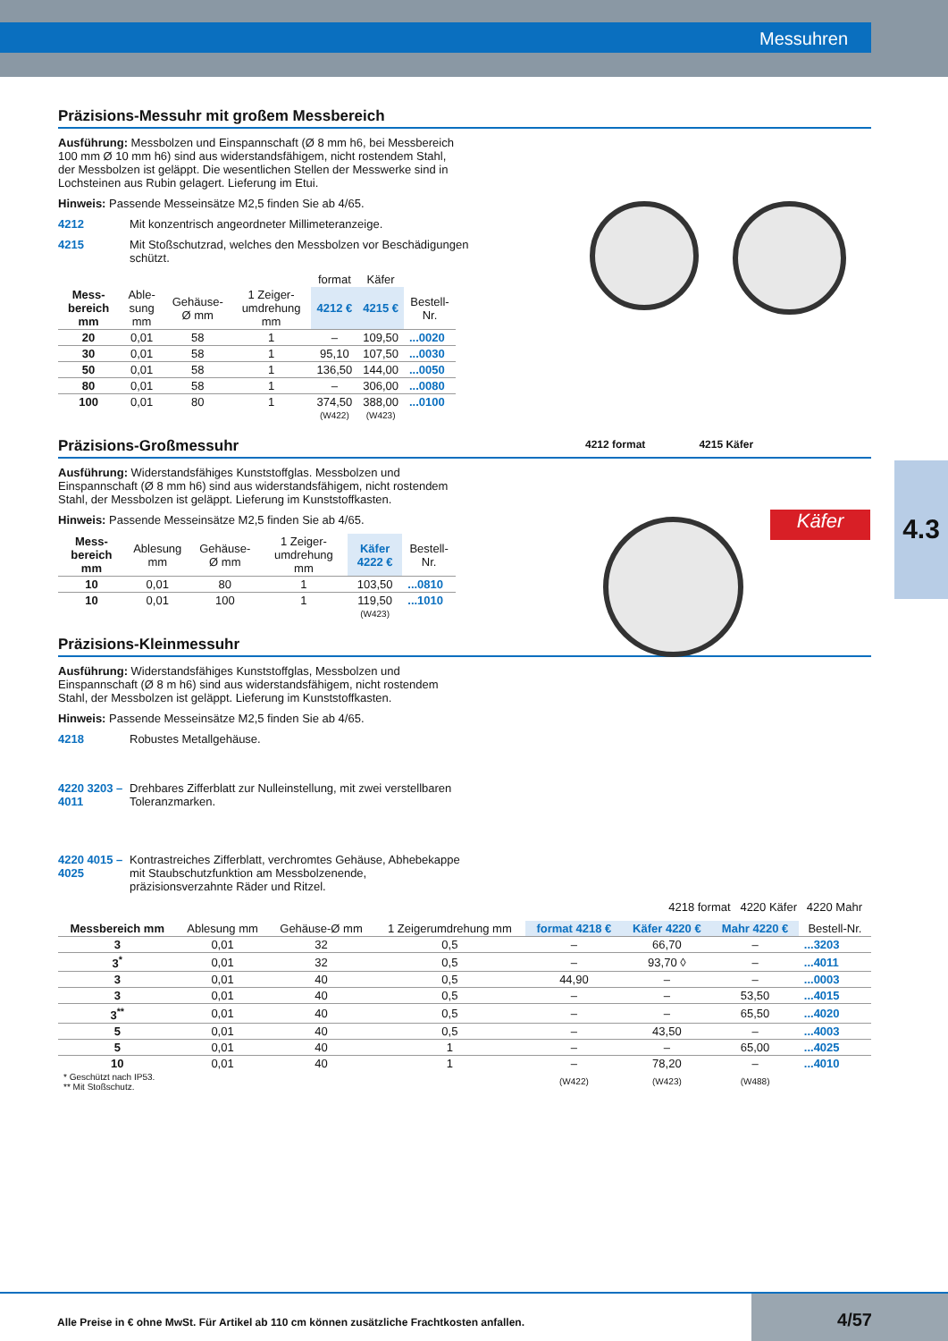Messuhren
4.3
Präzisions-Messuhr mit großem Messbereich
Ausführung: Messbolzen und Einspannschaft (Ø 8 mm h6, bei Messbereich 100 mm Ø 10 mm h6) sind aus widerstandsfähigem, nicht rostendem Stahl, der Messbolzen ist geläppt. Die wesentlichen Stellen der Messwerke sind in Lochsteinen aus Rubin gelagert. Lieferung im Etui.
Hinweis: Passende Messeinsätze M2,5 finden Sie ab 4/65.
4212 Mit konzentrisch angeordneter Millimeteranzeige.
4215 Mit Stoßschutzrad, welches den Messbolzen vor Beschädigungen schützt.
| | | | | format | Käfer | |
| --- | --- | --- | --- | --- | --- | --- |
| Mess-bereich mm | Able-sung mm | Gehäuse-Ø mm | 1 Zeiger-umdrehung mm | 4212 € | 4215 € | Bestell-Nr. |
| 20 | 0,01 | 58 | 1 | – | 109,50 | ...0020 |
| 30 | 0,01 | 58 | 1 | 95,10 | 107,50 | ...0030 |
| 50 | 0,01 | 58 | 1 | 136,50 | 144,00 | ...0050 |
| 80 | 0,01 | 58 | 1 | – | 306,00 | ...0080 |
| 100 | 0,01 | 80 | 1 | 374,50 | 388,00 | ...0100 |
| | | | | (W422) | (W423) | |
Präzisions-Großmessuhr
Ausführung: Widerstandsfähiges Kunststoffglas. Messbolzen und Einspannschaft (Ø 8 mm h6) sind aus widerstandsfähigem, nicht rostendem Stahl, der Messbolzen ist geläppt. Lieferung im Kunststoffkasten.
Hinweis: Passende Messeinsätze M2,5 finden Sie ab 4/65.
| Mess-bereich mm | Ablesung mm | Gehäuse-Ø mm | 1 Zeiger-umdrehung mm | Käfer 4222 € | Bestell-Nr. |
| --- | --- | --- | --- | --- | --- |
| 10 | 0,01 | 80 | 1 | 103,50 | ...0810 |
| 10 | 0,01 | 100 | 1 | 119,50 | ...1010 |
| | | | | (W423) | |
Präzisions-Kleinmessuhr
Ausführung: Widerstandsfähiges Kunststoffglas, Messbolzen und Einspannschaft (Ø 8 m h6) sind aus widerstandsfähigem, nicht rostendem Stahl, der Messbolzen ist geläppt. Lieferung im Kunststoffkasten.
Hinweis: Passende Messeinsätze M2,5 finden Sie ab 4/65.
4218 Robustes Metallgehäuse.
4220 3203 – 4011 Drehbares Zifferblatt zur Nulleinstellung, mit zwei verstellbaren Toleranzmarken.
4220 4015 – 4025 Kontrastreiches Zifferblatt, verchromtes Gehäuse, Abhebekappe mit Staubschutzfunktion am Messbolzenende, präzisionsverzahnte Räder und Ritzel.
4218 format 4220 Käfer 4220 Mahr
| Messbereich mm | Ablesung mm | Gehäuse-Ø mm | 1 Zeigerumdrehung mm | format 4218 € | Käfer 4220 € | Mahr 4220 € | Bestell-Nr. |
| --- | --- | --- | --- | --- | --- | --- | --- |
| 3 | 0,01 | 32 | 0,5 | – | 66,70 | – | ...3203 |
| 3<sup>*</sup> | 0,01 | 32 | 0,5 | – | 93,70 ◊ | – | ...4011 |
| 3 | 0,01 | 40 | 0,5 | 44,90 | – | – | ...0003 |
| 3 | 0,01 | 40 | 0,5 | – | – | 53,50 | ...4015 |
| 3<sup>**</sup> | 0,01 | 40 | 0,5 | – | – | 65,50 | ...4020 |
| 5 | 0,01 | 40 | 0,5 | – | 43,50 | – | ...4003 |
| 5 | 0,01 | 40 | 1 | – | – | 65,00 | ...4025 |
| 10 | 0,01 | 40 | 1 | – | 78,20 | – | ...4010 |
| * Geschützt nach IP53. ** Mit Stoßschutz. | | | | (W422) | (W423) | (W488) | |
4212 format 4215 Käfer
Käfer
Alle Preise in € ohne MwSt. Für Artikel ab 110 cm können zusätzliche Frachtkosten anfallen.
4/57